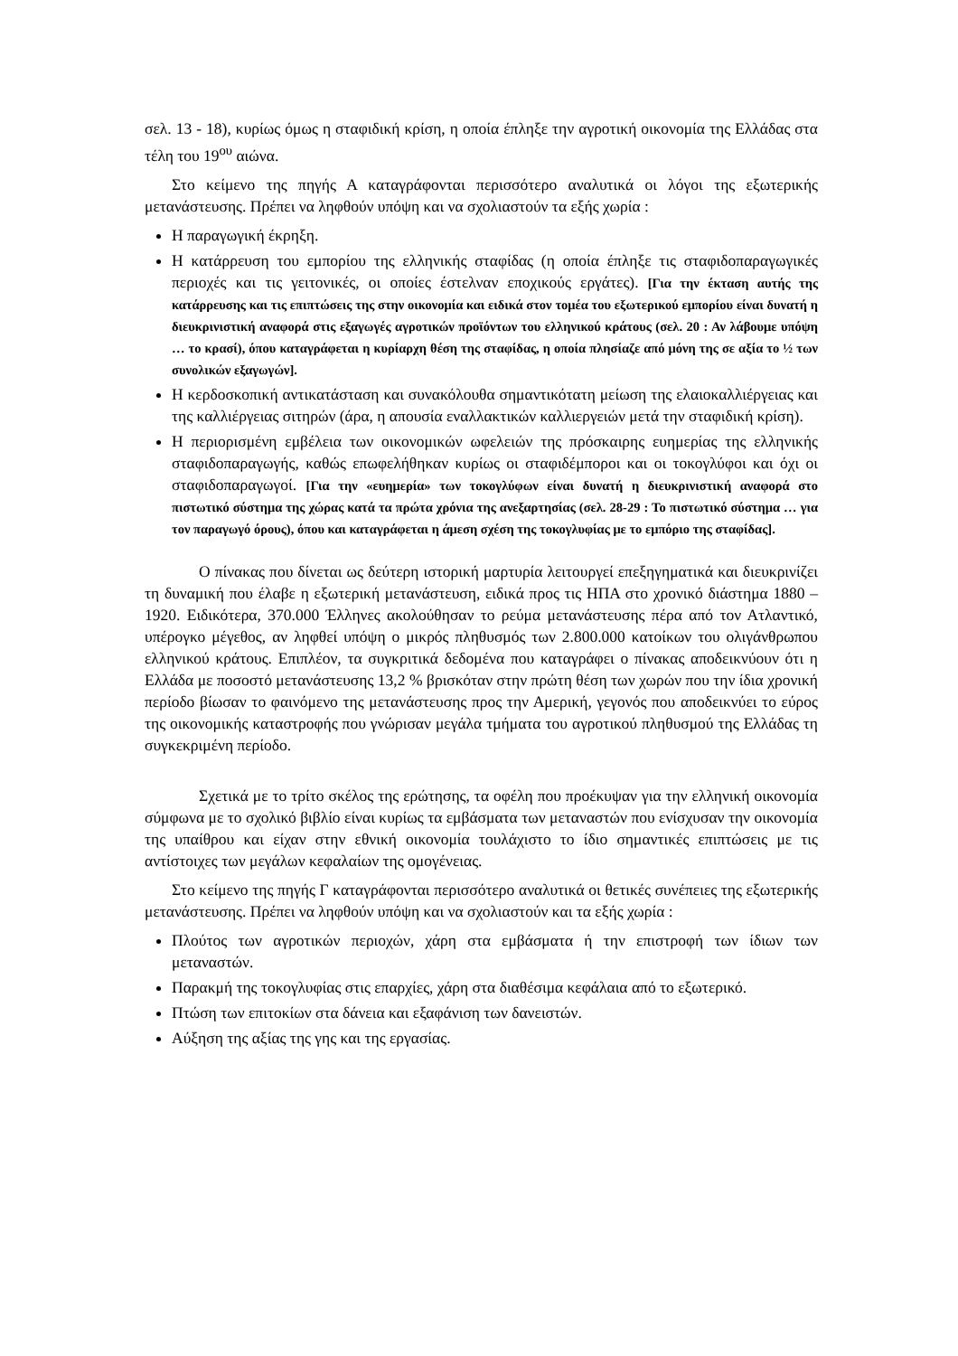σελ. 13 - 18), κυρίως όμως η σταφιδική κρίση, η οποία έπληξε την αγροτική οικονομία της Ελλάδας στα τέλη του 19<sup>ου</sup> αιώνα.
Στο κείμενο της πηγής Α καταγράφονται περισσότερο αναλυτικά οι λόγοι της εξωτερικής μετανάστευσης. Πρέπει να ληφθούν υπόψη και να σχολιαστούν τα εξής χωρία :
Η παραγωγική έκρηξη.
Η κατάρρευση του εμπορίου της ελληνικής σταφίδας (η οποία έπληξε τις σταφιδοπαραγωγικές περιοχές και τις γειτονικές, οι οποίες έστελναν εποχικούς εργάτες). [Για την έκταση αυτής της κατάρρευσης και τις επιπτώσεις της στην οικονομία και ειδικά στον τομέα του εξωτερικού εμπορίου είναι δυνατή η διευκρινιστική αναφορά στις εξαγωγές αγροτικών προϊόντων του ελληνικού κράτους (σελ. 20 : Αν λάβουμε υπόψη … το κρασί), όπου καταγράφεται η κυρίαρχη θέση της σταφίδας, η οποία πλησίαζε από μόνη της σε αξία το ½ των συνολικών εξαγωγών].
Η κερδοσκοπική αντικατάσταση και συνακόλουθα σημαντικότατη μείωση της ελαιοκαλλιέργειας και της καλλιέργειας σιτηρών (άρα, η απουσία εναλλακτικών καλλιεργειών μετά την σταφιδική κρίση).
Η περιορισμένη εμβέλεια των οικονομικών ωφελειών της πρόσκαιρης ευημερίας της ελληνικής σταφιδοπαραγωγής, καθώς επωφελήθηκαν κυρίως οι σταφιδέμποροι και οι τοκογλύφοι και όχι οι σταφιδοπαραγωγοί. [Για την «ευημερία» των τοκογλύφων είναι δυνατή η διευκρινιστική αναφορά στο πιστωτικό σύστημα της χώρας κατά τα πρώτα χρόνια της ανεξαρτησίας (σελ. 28-29 : Το πιστωτικό σύστημα … για τον παραγωγό όρους), όπου και καταγράφεται η άμεση σχέση της τοκογλυφίας με το εμπόριο της σταφίδας].
Ο πίνακας που δίνεται ως δεύτερη ιστορική μαρτυρία λειτουργεί επεξηγηματικά και διευκρινίζει τη δυναμική που έλαβε η εξωτερική μετανάστευση, ειδικά προς τις ΗΠΑ στο χρονικό διάστημα 1880 –1920. Ειδικότερα, 370.000 Έλληνες ακολούθησαν το ρεύμα μετανάστευσης πέρα από τον Ατλαντικό, υπέρογκο μέγεθος, αν ληφθεί υπόψη ο μικρός πληθυσμός των 2.800.000 κατοίκων του ολιγάνθρωπου ελληνικού κράτους. Επιπλέον, τα συγκριτικά δεδομένα που καταγράφει ο πίνακας αποδεικνύουν ότι η Ελλάδα με ποσοστό μετανάστευσης 13,2 % βρισκόταν στην πρώτη θέση των χωρών που την ίδια χρονική περίοδο βίωσαν το φαινόμενο της μετανάστευσης προς την Αμερική, γεγονός που αποδεικνύει το εύρος της οικονομικής καταστροφής που γνώρισαν μεγάλα τμήματα του αγροτικού πληθυσμού της Ελλάδας τη συγκεκριμένη περίοδο.
Σχετικά με το τρίτο σκέλος της ερώτησης, τα οφέλη που προέκυψαν για την ελληνική οικονομία σύμφωνα με το σχολικό βιβλίο είναι κυρίως τα εμβάσματα των μεταναστών που ενίσχυσαν την οικονομία της υπαίθρου και είχαν στην εθνική οικονομία τουλάχιστο το ίδιο σημαντικές επιπτώσεις με τις αντίστοιχες των μεγάλων κεφαλαίων της ομογένειας.
Στο κείμενο της πηγής Γ καταγράφονται περισσότερο αναλυτικά οι θετικές συνέπειες της εξωτερικής μετανάστευσης. Πρέπει να ληφθούν υπόψη και να σχολιαστούν και τα εξής χωρία :
Πλούτος των αγροτικών περιοχών, χάρη στα εμβάσματα ή την επιστροφή των ίδιων των μεταναστών.
Παρακμή της τοκογλυφίας στις επαρχίες, χάρη στα διαθέσιμα κεφάλαια από το εξωτερικό.
Πτώση των επιτοκίων στα δάνεια και εξαφάνιση των δανειστών.
Αύξηση της αξίας της γης και της εργασίας.